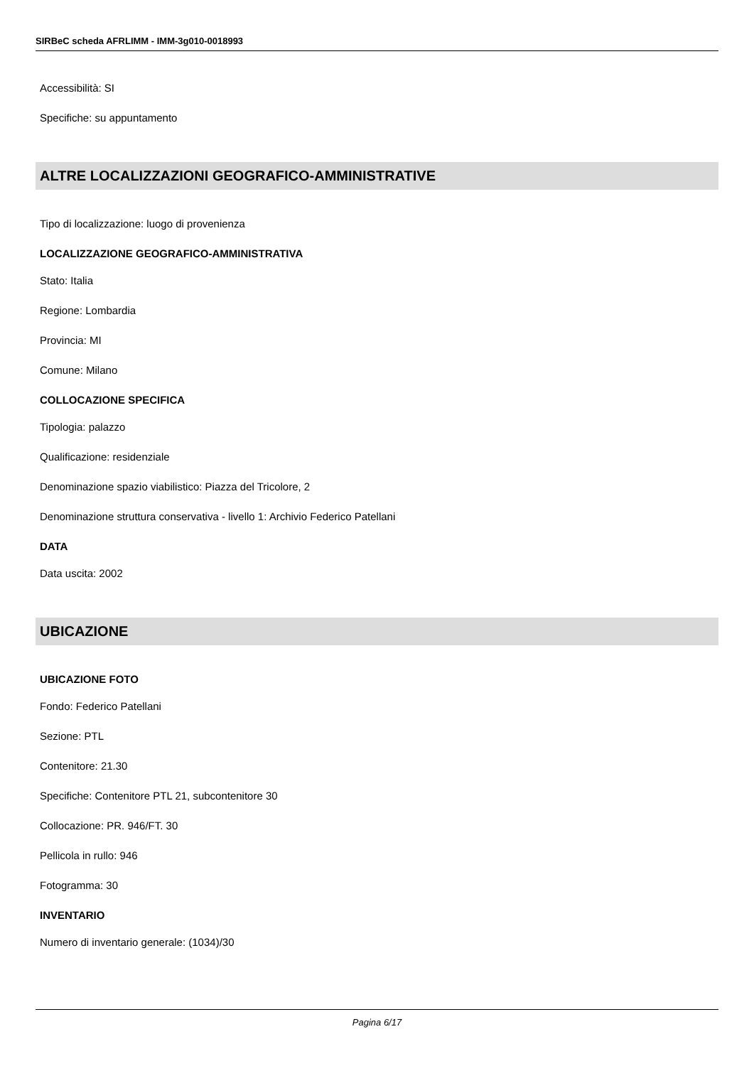SIRBeC scheda AFRLIMM - IMM-3g010-0018993
Accessibilità: SI
Specifiche: su appuntamento
ALTRE LOCALIZZAZIONI GEOGRAFICO-AMMINISTRATIVE
Tipo di localizzazione: luogo di provenienza
LOCALIZZAZIONE GEOGRAFICO-AMMINISTRATIVA
Stato: Italia
Regione: Lombardia
Provincia: MI
Comune: Milano
COLLOCAZIONE SPECIFICA
Tipologia: palazzo
Qualificazione: residenziale
Denominazione spazio viabilistico: Piazza del Tricolore, 2
Denominazione struttura conservativa - livello 1: Archivio Federico Patellani
DATA
Data uscita: 2002
UBICAZIONE
UBICAZIONE FOTO
Fondo: Federico Patellani
Sezione: PTL
Contenitore: 21.30
Specifiche: Contenitore PTL 21, subcontenitore 30
Collocazione: PR. 946/FT. 30
Pellicola in rullo: 946
Fotogramma: 30
INVENTARIO
Numero di inventario generale: (1034)/30
Pagina 6/17